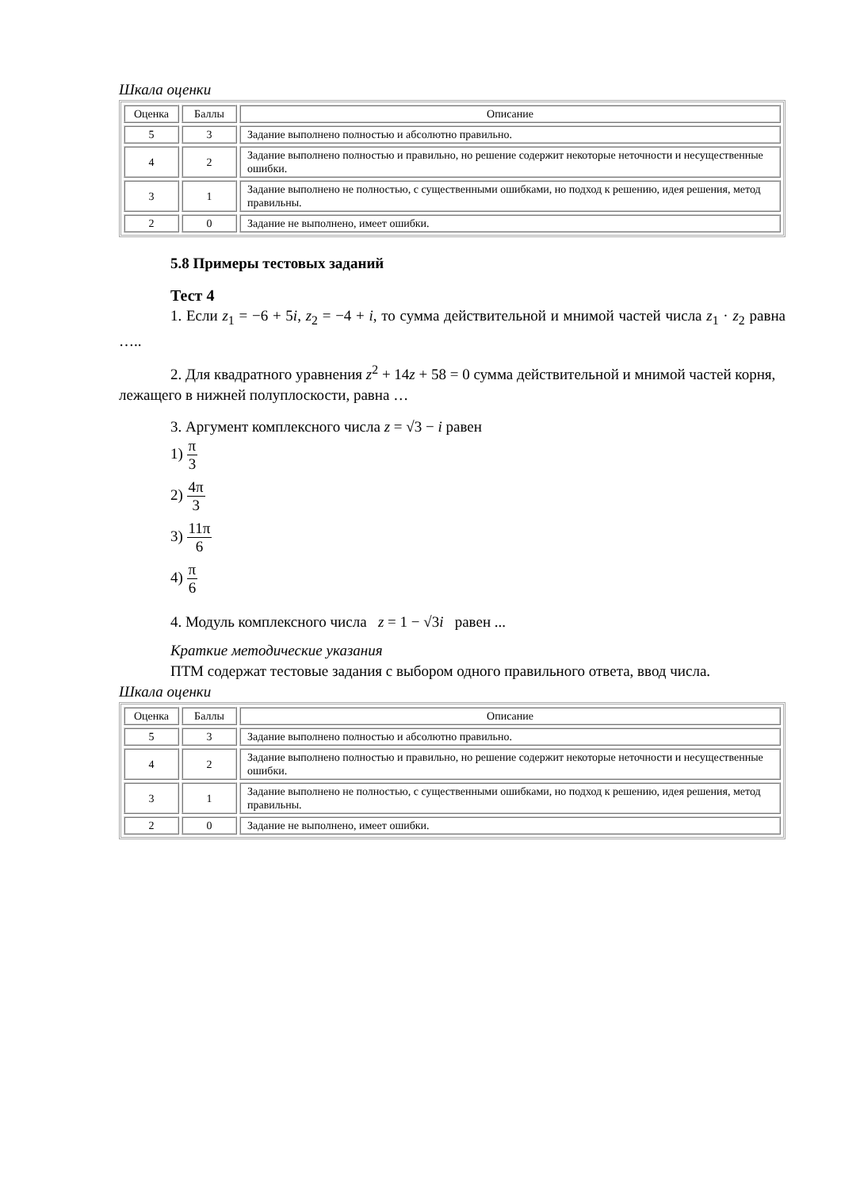Шкала оценки
| Оценка | Баллы | Описание |
| --- | --- | --- |
| 5 | 3 | Задание выполнено полностью и абсолютно правильно. |
| 4 | 2 | Задание выполнено полностью и правильно, но решение содержит некоторые неточности и несущественные ошибки. |
| 3 | 1 | Задание выполнено не полностью, с существенными ошибками, но подход к решению, идея решения, метод правильны. |
| 2 | 0 | Задание не выполнено, имеет ошибки. |
5.8 Примеры тестовых заданий
Тест 4
1. Если z<sub>1</sub> = −6 + 5i, z<sub>2</sub> = −4 + i, то сумма действительной и мнимой частей числа z<sub>1</sub> · z<sub>2</sub> равна …..
2. Для квадратного уравнения z<sup>2</sup> + 14z + 58 = 0 сумма действительной и мнимой частей корня, лежащего в нижней полуплоскости, равна …
3. Аргумент комплексного числа z = √3 − i равен
1) π 3
2) 4π 3
3) 11π 6
4) π 6
4. Модуль комплексного числа z = 1 − √3i равен ...
Краткие методические указания
ПТМ содержат тестовые задания с выбором одного правильного ответа, ввод числа.
Шкала оценки
| Оценка | Баллы | Описание |
| --- | --- | --- |
| 5 | 3 | Задание выполнено полностью и абсолютно правильно. |
| 4 | 2 | Задание выполнено полностью и правильно, но решение содержит некоторые неточности и несущественные ошибки. |
| 3 | 1 | Задание выполнено не полностью, с существенными ошибками, но подход к решению, идея решения, метод правильны. |
| 2 | 0 | Задание не выполнено, имеет ошибки. |